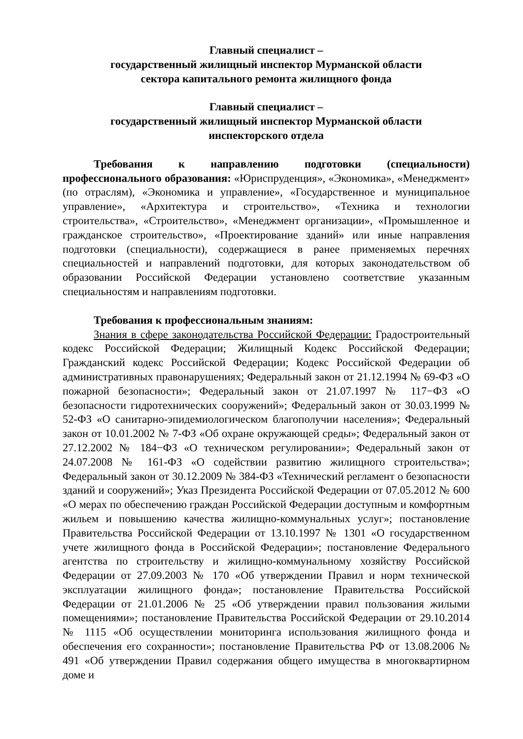Главный специалист –
государственный жилищный инспектор Мурманской области
сектора капитального ремонта жилищного фонда
Главный специалист –
государственный жилищный инспектор Мурманской области
инспекторского отдела
Требования к направлению подготовки (специальности) профессионального образования: «Юриспруденция», «Экономика», «Менеджмент» (по отраслям), «Экономика и управление», «Государственное и муниципальное управление», «Архитектура и строительство», «Техника и технологии строительства», «Строительство», «Менеджмент организации», «Промышленное и гражданское строительство», «Проектирование зданий» или иные направления подготовки (специальности), содержащиеся в ранее применяемых перечнях специальностей и направлений подготовки, для которых законодательством об образовании Российской Федерации установлено соответствие указанным специальностям и направлениям подготовки.
Требования к профессиональным знаниям:
Знания в сфере законодательства Российской Федерации: Градостроительный кодекс Российской Федерации; Жилищный Кодекс Российской Федерации; Гражданский кодекс Российской Федерации; Кодекс Российской Федерации об административных правонарушениях; Федеральный закон от 21.12.1994 № 69-ФЗ «О пожарной безопасности»; Федеральный закон от 21.07.1997 № 117−ФЗ «О безопасности гидротехнических сооружений»; Федеральный закон от 30.03.1999 № 52-ФЗ «О санитарно-эпидемиологическом благополучии населения»; Федеральный закон от 10.01.2002 № 7-ФЗ «Об охране окружающей среды»; Федеральный закон от 27.12.2002 № 184−ФЗ «О техническом регулировании»; Федеральный закон от 24.07.2008 № 161-ФЗ «О содействии развитию жилищного строительства»; Федеральный закон от 30.12.2009 № 384-ФЗ «Технический регламент о безопасности зданий и сооружений»; Указ Президента Российской Федерации от 07.05.2012 № 600 «О мерах по обеспечению граждан Российской Федерации доступным и комфортным жильем и повышению качества жилищно-коммунальных услуг»; постановление Правительства Российской Федерации от 13.10.1997 № 1301 «О государственном учете жилищного фонда в Российской Федерации»; постановление Федерального агентства по строительству и жилищно-коммунальному хозяйству Российской Федерации от 27.09.2003 № 170 «Об утверждении Правил и норм технической эксплуатации жилищного фонда»; постановление Правительства Российской Федерации от 21.01.2006 № 25 «Об утверждении правил пользования жилыми помещениями»; постановление Правительства Российской Федерации от 29.10.2014 № 1115 «Об осуществлении мониторинга использования жилищного фонда и обеспечения его сохранности»; постановление Правительства РФ от 13.08.2006 № 491 «Об утверждении Правил содержания общего имущества в многоквартирном доме и